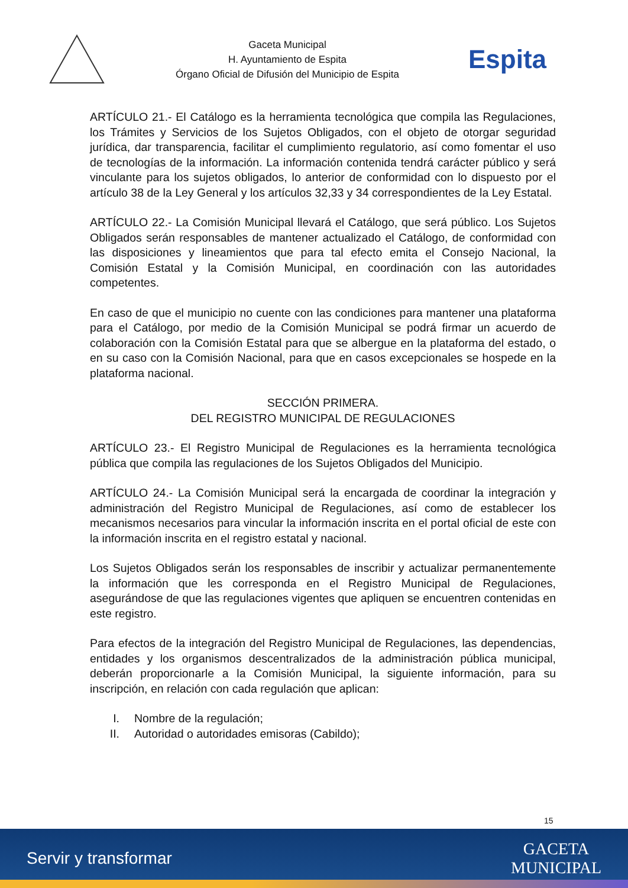Gaceta Municipal
H. Ayuntamiento de Espita
Órgano Oficial de Difusión del Municipio de Espita
Espita
ARTÍCULO 21.- El Catálogo es la herramienta tecnológica que compila las Regulaciones, los Trámites y Servicios de los Sujetos Obligados, con el objeto de otorgar seguridad jurídica, dar transparencia, facilitar el cumplimiento regulatorio, así como fomentar el uso de tecnologías de la información. La información contenida tendrá carácter público y será vinculante para los sujetos obligados, lo anterior de conformidad con lo dispuesto por el artículo 38 de la Ley General y los artículos 32,33 y 34 correspondientes de la Ley Estatal.
ARTÍCULO 22.- La Comisión Municipal llevará el Catálogo, que será público. Los Sujetos Obligados serán responsables de mantener actualizado el Catálogo, de conformidad con las disposiciones y lineamientos que para tal efecto emita el Consejo Nacional, la Comisión Estatal y la Comisión Municipal, en coordinación con las autoridades competentes.
En caso de que el municipio no cuente con las condiciones para mantener una plataforma para el Catálogo, por medio de la Comisión Municipal se podrá firmar un acuerdo de colaboración con la Comisión Estatal para que se albergue en la plataforma del estado, o en su caso con la Comisión Nacional, para que en casos excepcionales se hospede en la plataforma nacional.
SECCIÓN PRIMERA.
DEL REGISTRO MUNICIPAL DE REGULACIONES
ARTÍCULO 23.- El Registro Municipal de Regulaciones es la herramienta tecnológica pública que compila las regulaciones de los Sujetos Obligados del Municipio.
ARTÍCULO 24.- La Comisión Municipal será la encargada de coordinar la integración y administración del Registro Municipal de Regulaciones, así como de establecer los mecanismos necesarios para vincular la información inscrita en el portal oficial de este con la información inscrita en el registro estatal y nacional.
Los Sujetos Obligados serán los responsables de inscribir y actualizar permanentemente la información que les corresponda en el Registro Municipal de Regulaciones, asegurándose de que las regulaciones vigentes que apliquen se encuentren contenidas en este registro.
Para efectos de la integración del Registro Municipal de Regulaciones, las dependencias, entidades y los organismos descentralizados de la administración pública municipal, deberán proporcionarle a la Comisión Municipal, la siguiente información, para su inscripción, en relación con cada regulación que aplican:
I. Nombre de la regulación;
II. Autoridad o autoridades emisoras (Cabildo);
15
Servir y transformar
GACETA
MUNICIPAL